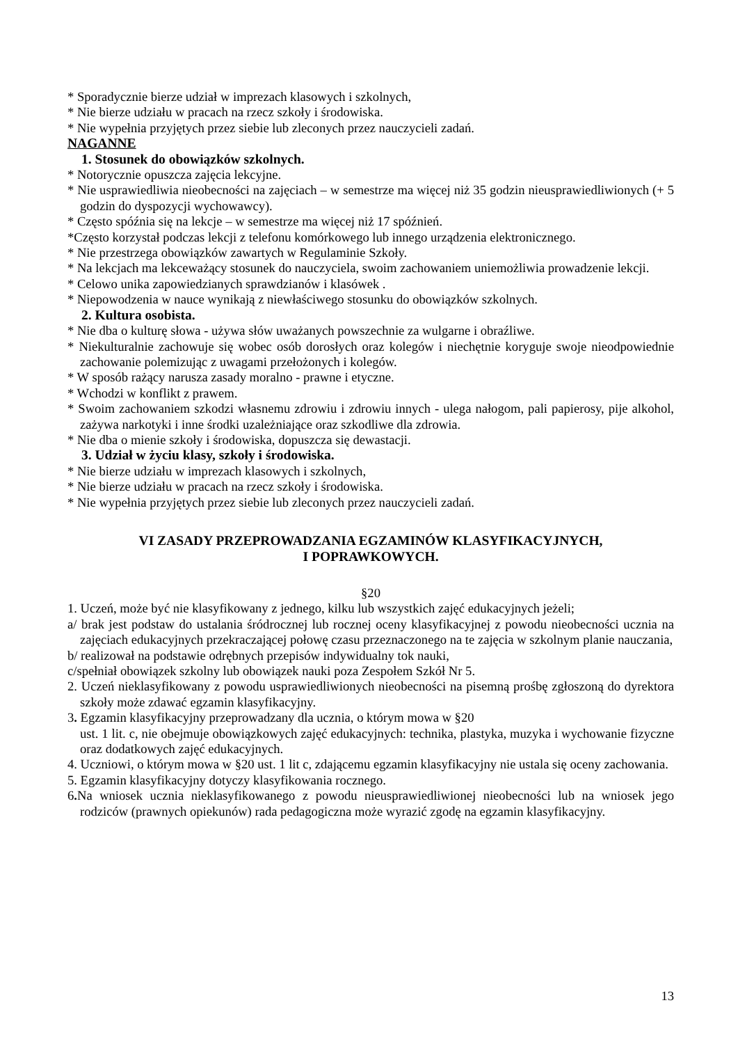* Sporadycznie bierze udział w imprezach klasowych i szkolnych,
* Nie bierze udziału w pracach na rzecz szkoły i środowiska.
* Nie wypełnia przyjętych przez siebie lub zleconych przez nauczycieli zadań.
NAGANNE
1. Stosunek do obowiązków szkolnych.
* Notorycznie opuszcza zajęcia lekcyjne.
* Nie usprawiedliwia nieobecności na zajęciach – w semestrze ma więcej niż 35 godzin nieusprawiedliwionych (+ 5 godzin do dyspozycji wychowawcy).
* Często spóźnia się na lekcje – w semestrze ma więcej niż 17 spóźnień.
*Często korzystał podczas lekcji z telefonu komórkowego lub innego urządzenia elektronicznego.
* Nie przestrzega obowiązków zawartych w Regulaminie Szkoły.
* Na lekcjach ma lekceważący stosunek do nauczyciela, swoim zachowaniem uniemożliwia prowadzenie lekcji.
* Celowo unika zapowiedzianych sprawdzianów i klasówek .
* Niepowodzenia w nauce wynikają z niewłaściwego stosunku do obowiązków szkolnych.
2. Kultura osobista.
* Nie dba o kulturę słowa - używa słów uważanych powszechnie za wulgarne i obraźliwe.
* Niekulturalnie zachowuje się wobec osób dorosłych oraz kolegów i niechętnie koryguje swoje nieodpowiednie zachowanie polemizując z uwagami przełożonych i kolegów.
* W sposób rażący narusza zasady moralno - prawne i etyczne.
* Wchodzi w konflikt z prawem.
* Swoim zachowaniem szkodzi własnemu zdrowiu i zdrowiu innych - ulega nałogom, pali papierosy, pije alkohol, zażywa narkotyki i inne środki uzależniające oraz szkodliwe dla zdrowia.
* Nie dba o mienie szkoły i środowiska, dopuszcza się dewastacji.
3. Udział w życiu klasy, szkoły i środowiska.
* Nie bierze udziału w imprezach klasowych i szkolnych,
* Nie bierze udziału w pracach na rzecz szkoły i środowiska.
* Nie wypełnia przyjętych przez siebie lub zleconych przez nauczycieli zadań.
VI ZASADY PRZEPROWADZANIA EGZAMINÓW KLASYFIKACYJNYCH,
I POPRAWKOWYCH.
§20
1. Uczeń, może być nie klasyfikowany z jednego, kilku lub wszystkich zajęć edukacyjnych jeżeli;
a/ brak jest podstaw do ustalania śródrocznej lub rocznej oceny klasyfikacyjnej z powodu nieobecności ucznia na zajęciach edukacyjnych przekraczającej połowę czasu przeznaczonego na te zajęcia w szkolnym planie nauczania,
b/ realizował na podstawie odrębnych przepisów indywidualny tok nauki,
c/spełniał obowiązek szkolny lub obowiązek nauki poza Zespołem Szkół Nr 5.
2. Uczeń nieklasyfikowany z powodu usprawiedliwionych nieobecności na pisemną prośbę zgłoszoną do dyrektora szkoły może zdawać egzamin klasyfikacyjny.
3. Egzamin klasyfikacyjny przeprowadzany dla ucznia, o którym mowa w §20
ust. 1 lit. c, nie obejmuje obowiązkowych zajęć edukacyjnych: technika, plastyka, muzyka i wychowanie fizyczne oraz dodatkowych zajęć edukacyjnych.
4. Uczniowi, o którym mowa w §20 ust. 1 lit c, zdającemu egzamin klasyfikacyjny nie ustala się oceny zachowania.
5. Egzamin klasyfikacyjny dotyczy klasyfikowania rocznego.
6. Na wniosek ucznia nieklasyfikowanego z powodu nieusprawiedliwionej nieobecności lub na wniosek jego rodziców (prawnych opiekunów) rada pedagogiczna może wyrazić zgodę na egzamin klasyfikacyjny.
13